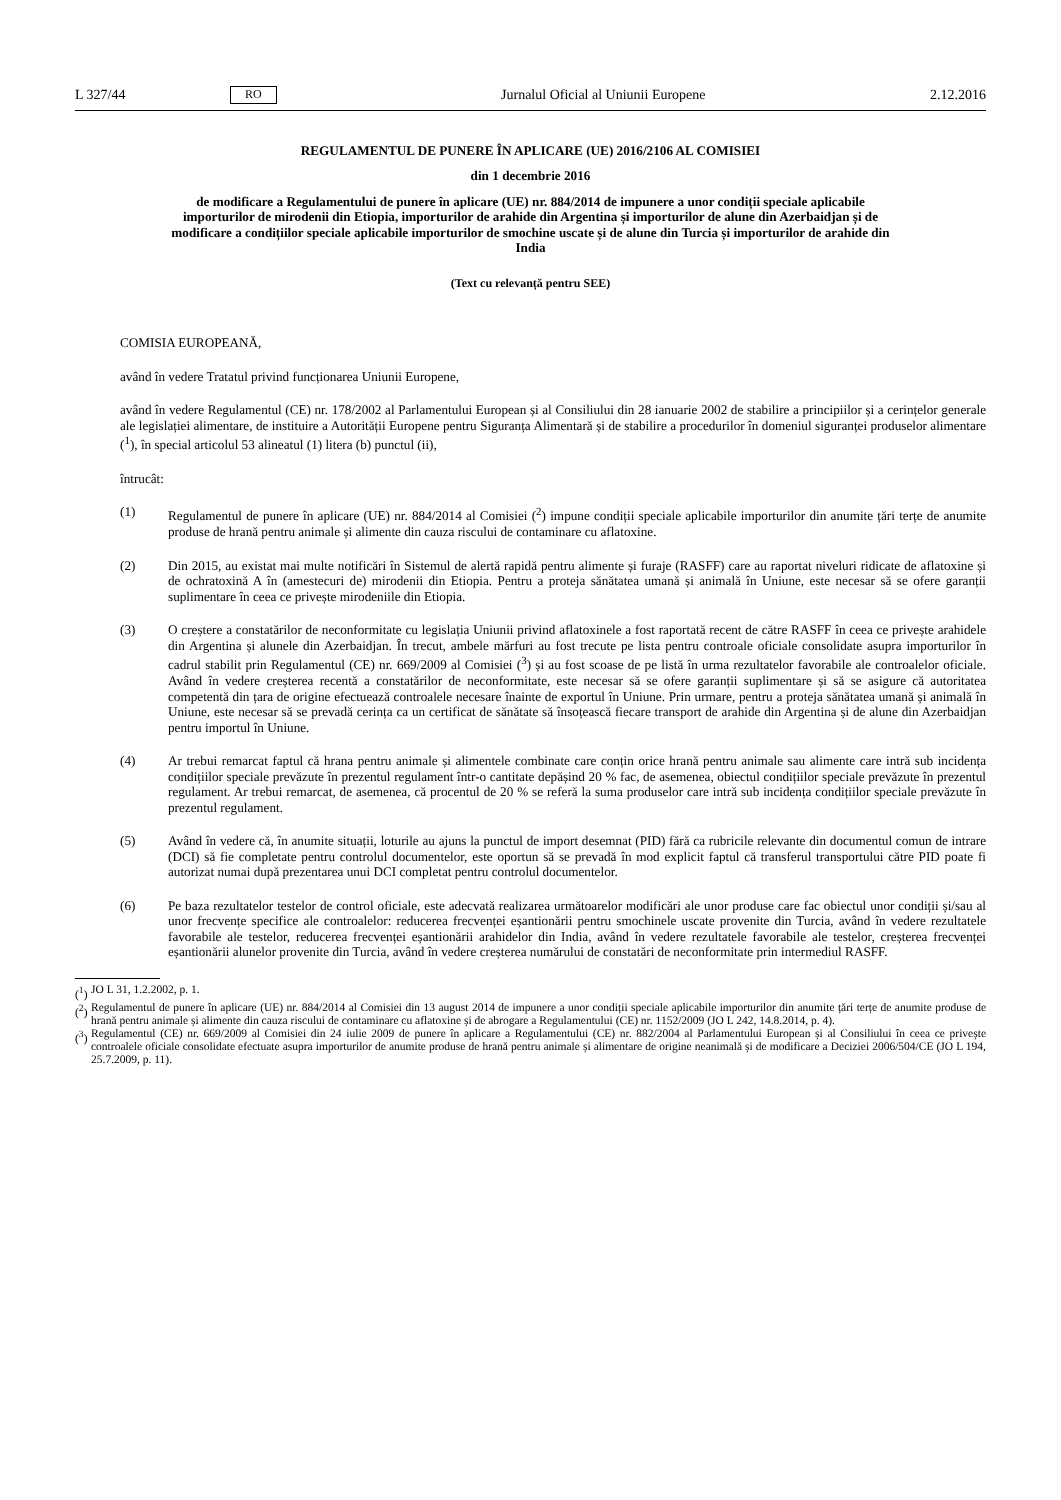L 327/44 RO Jurnalul Oficial al Uniunii Europene 2.12.2016
REGULAMENTUL DE PUNERE ÎN APLICARE (UE) 2016/2106 AL COMISIEI
din 1 decembrie 2016
de modificare a Regulamentului de punere în aplicare (UE) nr. 884/2014 de impunere a unor condiții speciale aplicabile importurilor de mirodenii din Etiopia, importurilor de arahide din Argentina și importurilor de alune din Azerbaidjan și de modificare a condițiilor speciale aplicabile importurilor de smochine uscate și de alune din Turcia și importurilor de arahide din India
(Text cu relevanță pentru SEE)
COMISIA EUROPEANĂ,
având în vedere Tratatul privind funcționarea Uniunii Europene,
având în vedere Regulamentul (CE) nr. 178/2002 al Parlamentului European și al Consiliului din 28 ianuarie 2002 de stabilire a principiilor și a cerințelor generale ale legislației alimentare, de instituire a Autorității Europene pentru Siguranța Alimentară și de stabilire a procedurilor în domeniul siguranței produselor alimentare (<sup>1</sup>), în special articolul 53 alineatul (1) litera (b) punctul (ii),
întrucât:
(1) Regulamentul de punere în aplicare (UE) nr. 884/2014 al Comisiei (<sup>2</sup>) impune condiții speciale aplicabile importurilor din anumite țări terțe de anumite produse de hrană pentru animale și alimente din cauza riscului de contaminare cu aflatoxine.
(2) Din 2015, au existat mai multe notificări în Sistemul de alertă rapidă pentru alimente și furaje (RASFF) care au raportat niveluri ridicate de aflatoxine și de ochratoxină A în (amestecuri de) mirodenii din Etiopia. Pentru a proteja sănătatea umană și animală în Uniune, este necesar să se ofere garanții suplimentare în ceea ce privește mirodeniile din Etiopia.
(3) O creștere a constatărilor de neconformitate cu legislația Uniunii privind aflatoxinele a fost raportată recent de către RASFF în ceea ce privește arahidele din Argentina și alunele din Azerbaidjan. În trecut, ambele mărfuri au fost trecute pe lista pentru controale oficiale consolidate asupra importurilor în cadrul stabilit prin Regulamentul (CE) nr. 669/2009 al Comisiei (<sup>3</sup>) și au fost scoase de pe listă în urma rezultatelor favorabile ale controalelor oficiale. Având în vedere creșterea recentă a constatărilor de neconformitate, este necesar să se ofere garanții suplimentare și să se asigure că autoritatea competentă din țara de origine efectuează controalele necesare înainte de exportul în Uniune. Prin urmare, pentru a proteja sănătatea umană și animală în Uniune, este necesar să se prevadă cerința ca un certificat de sănătate să însoțească fiecare transport de arahide din Argentina și de alune din Azerbaidjan pentru importul în Uniune.
(4) Ar trebui remarcat faptul că hrana pentru animale și alimentele combinate care conțin orice hrană pentru animale sau alimente care intră sub incidența condițiilor speciale prevăzute în prezentul regulament într-o cantitate depășind 20 % fac, de asemenea, obiectul condițiilor speciale prevăzute în prezentul regulament. Ar trebui remarcat, de asemenea, că procentul de 20 % se referă la suma produselor care intră sub incidența condițiilor speciale prevăzute în prezentul regulament.
(5) Având în vedere că, în anumite situații, loturile au ajuns la punctul de import desemnat (PID) fără ca rubricile relevante din documentul comun de intrare (DCI) să fie completate pentru controlul documentelor, este oportun să se prevadă în mod explicit faptul că transferul transportului către PID poate fi autorizat numai după prezentarea unui DCI completat pentru controlul documentelor.
(6) Pe baza rezultatelor testelor de control oficiale, este adecvată realizarea următoarelor modificări ale unor produse care fac obiectul unor condiții și/sau al unor frecvențe specifice ale controalelor: reducerea frecvenței eșantionării pentru smochinele uscate provenite din Turcia, având în vedere rezultatele favorabile ale testelor, reducerea frecvenței eșantionării arahidelor din India, având în vedere rezultatele favorabile ale testelor, creșterea frecvenței eșantionării alunelor provenite din Turcia, având în vedere creșterea numărului de constatări de neconformitate prin intermediul RASFF.
(<sup>1</sup>) JO L 31, 1.2.2002, p. 1.
(<sup>2</sup>) Regulamentul de punere în aplicare (UE) nr. 884/2014 al Comisiei din 13 august 2014 de impunere a unor condiții speciale aplicabile importurilor din anumite țări terțe de anumite produse de hrană pentru animale și alimente din cauza riscului de contaminare cu aflatoxine și de abrogare a Regulamentului (CE) nr. 1152/2009 (JO L 242, 14.8.2014, p. 4).
(<sup>3</sup>) Regulamentul (CE) nr. 669/2009 al Comisiei din 24 iulie 2009 de punere în aplicare a Regulamentului (CE) nr. 882/2004 al Parlamentului European și al Consiliului în ceea ce privește controalele oficiale consolidate efectuate asupra importurilor de anumite produse de hrană pentru animale și alimentare de origine neanimală și de modificare a Deciziei 2006/504/CE (JO L 194, 25.7.2009, p. 11).